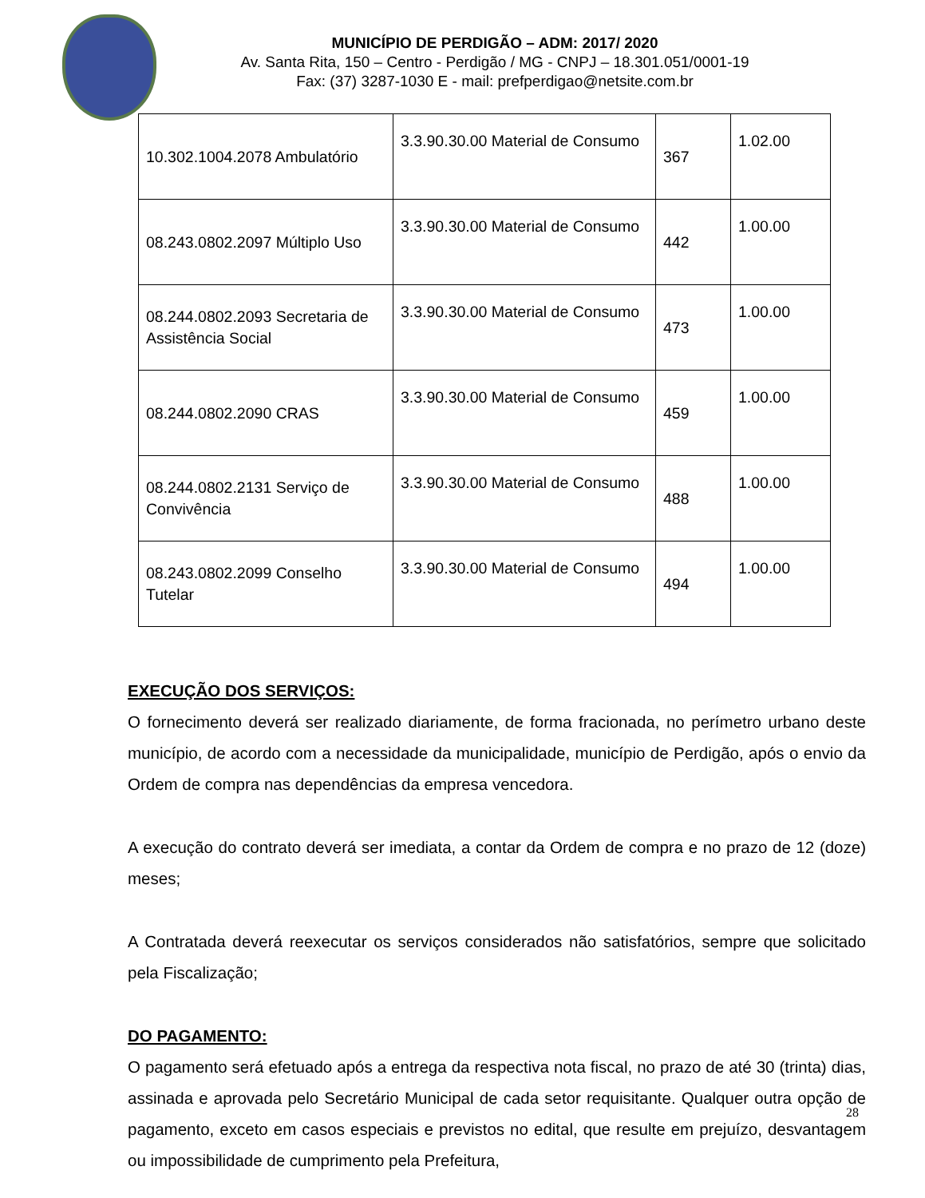MUNICÍPIO DE PERDIGÃO – ADM: 2017/ 2020
Av. Santa Rita, 150 – Centro - Perdigão / MG - CNPJ – 18.301.051/0001-19
Fax: (37) 3287-1030 E - mail: prefperdigao@netsite.com.br
| 10.302.1004.2078 Ambulatório | 3.3.90.30.00 Material de Consumo | 367 | 1.02.00 |
| 08.243.0802.2097 Múltiplo Uso | 3.3.90.30.00 Material de Consumo | 442 | 1.00.00 |
| 08.244.0802.2093 Secretaria de Assistência Social | 3.3.90.30.00 Material de Consumo | 473 | 1.00.00 |
| 08.244.0802.2090 CRAS | 3.3.90.30.00 Material de Consumo | 459 | 1.00.00 |
| 08.244.0802.2131 Serviço de Convivência | 3.3.90.30.00 Material de Consumo | 488 | 1.00.00 |
| 08.243.0802.2099 Conselho Tutelar | 3.3.90.30.00 Material de Consumo | 494 | 1.00.00 |
EXECUÇÃO DOS SERVIÇOS:
O fornecimento deverá ser realizado diariamente, de forma fracionada, no perímetro urbano deste município, de acordo com a necessidade da municipalidade, município de Perdigão, após o envio da Ordem de compra nas dependências da empresa vencedora.
A execução do contrato deverá ser imediata, a contar da Ordem de compra e no prazo de 12 (doze) meses;
A Contratada deverá reexecutar os serviços considerados não satisfatórios, sempre que solicitado pela Fiscalização;
DO PAGAMENTO:
O pagamento será efetuado após a entrega da respectiva nota fiscal, no prazo de até 30 (trinta) dias, assinada e aprovada pelo Secretário Municipal de cada setor requisitante. Qualquer outra opção de pagamento, exceto em casos especiais e previstos no edital, que resulte em prejuízo, desvantagem ou impossibilidade de cumprimento pela Prefeitura,
28